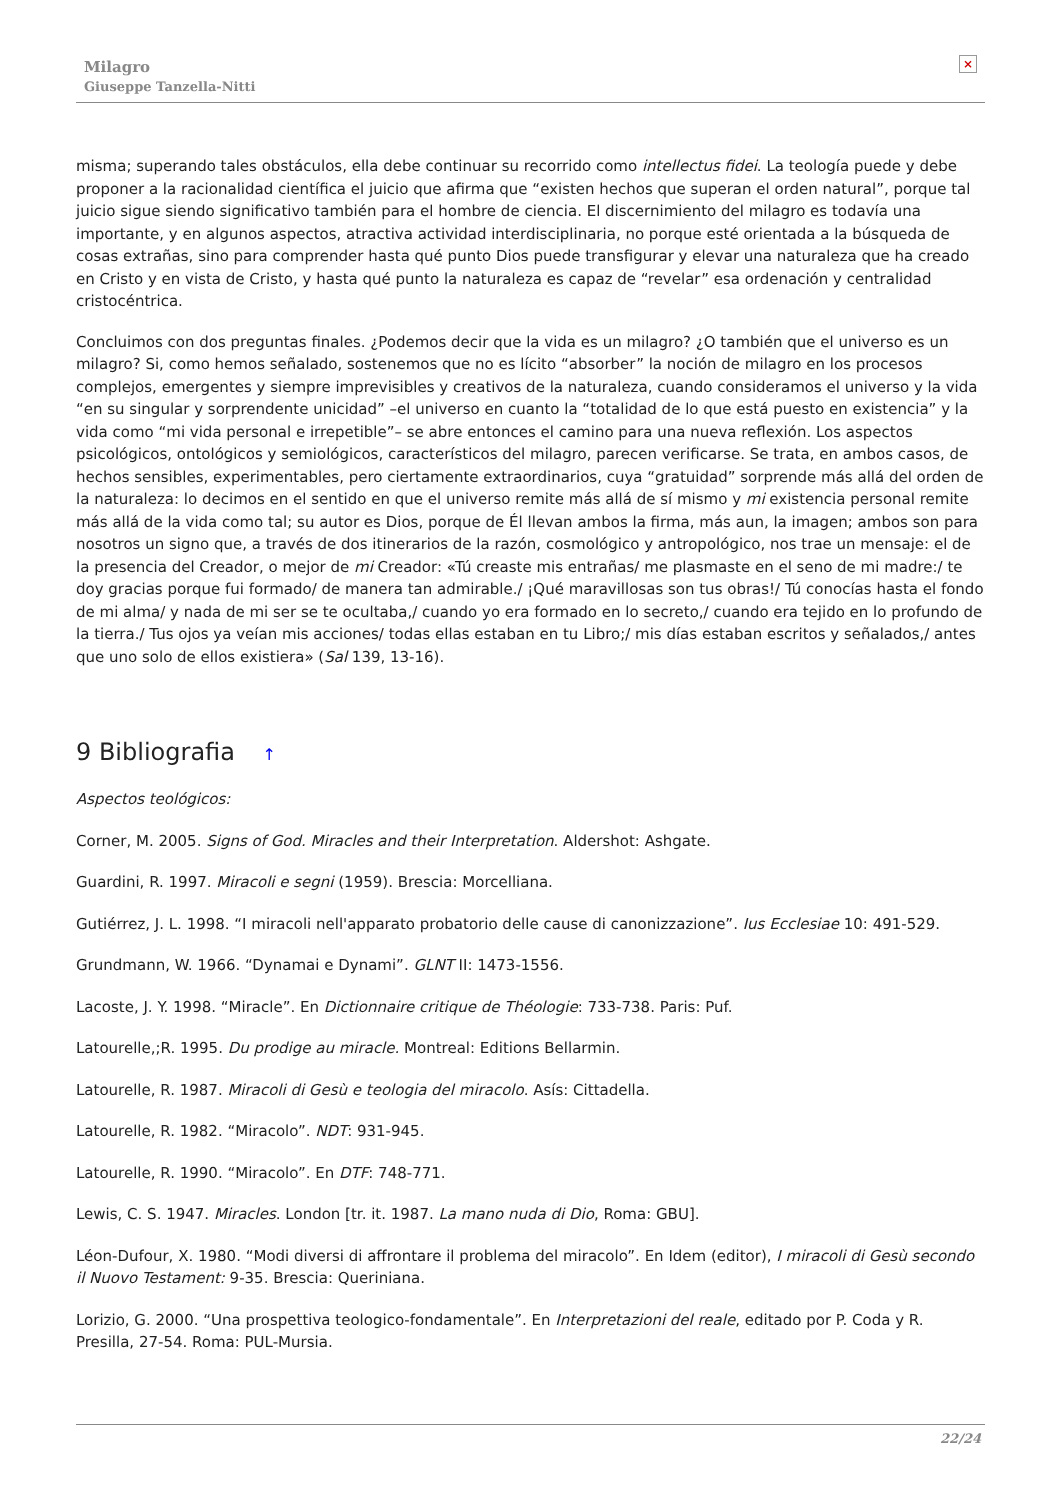Milagro
Giuseppe Tanzella-Nitti
×
misma; superando tales obstáculos, ella debe continuar su recorrido como intellectus fidei. La teología puede y debe proponer a la racionalidad científica el juicio que afirma que “existen hechos que superan el orden natural”, porque tal juicio sigue siendo significativo también para el hombre de ciencia. El discernimiento del milagro es todavía una importante, y en algunos aspectos, atractiva actividad interdisciplinaria, no porque esté orientada a la búsqueda de cosas extrañas, sino para comprender hasta qué punto Dios puede transfigurar y elevar una naturaleza que ha creado en Cristo y en vista de Cristo, y hasta qué punto la naturaleza es capaz de “revelar” esa ordenación y centralidad cristocéntrica.
Concluimos con dos preguntas finales. ¿Podemos decir que la vida es un milagro? ¿O también que el universo es un milagro? Si, como hemos señalado, sostenemos que no es lícito “absorber” la noción de milagro en los procesos complejos, emergentes y siempre imprevisibles y creativos de la naturaleza, cuando consideramos el universo y la vida “en su singular y sorprendente unicidad” –el universo en cuanto la “totalidad de lo que está puesto en existencia” y la vida como “mi vida personal e irrepetible”– se abre entonces el camino para una nueva reflexión. Los aspectos psicológicos, ontológicos y semiológicos, característicos del milagro, parecen verificarse. Se trata, en ambos casos, de hechos sensibles, experimentables, pero ciertamente extraordinarios, cuya “gratuidad” sorprende más allá del orden de la naturaleza: lo decimos en el sentido en que el universo remite más allá de sí mismo y mi existencia personal remite más allá de la vida como tal; su autor es Dios, porque de Él llevan ambos la firma, más aun, la imagen; ambos son para nosotros un signo que, a través de dos itinerarios de la razón, cosmológico y antropológico, nos trae un mensaje: el de la presencia del Creador, o mejor de mi Creador: «Tú creaste mis entrañas/ me plasmaste en el seno de mi madre:/ te doy gracias porque fui formado/ de manera tan admirable./ ¡Qué maravillosas son tus obras!/ Tú conocías hasta el fondo de mi alma/ y nada de mi ser se te ocultaba,/ cuando yo era formado en lo secreto,/ cuando era tejido en lo profundo de la tierra./ Tus ojos ya veían mis acciones/ todas ellas estaban en tu Libro;/ mis días estaban escritos y señalados,/ antes que uno solo de ellos existiera» (Sal 139, 13-16).
9 Bibliografia ↑
Aspectos teológicos:
Corner, M. 2005. Signs of God. Miracles and their Interpretation. Aldershot: Ashgate.
Guardini, R. 1997. Miracoli e segni (1959). Brescia: Morcelliana.
Gutiérrez, J. L. 1998. “I miracoli nell'apparato probatorio delle cause di canonizzazione”. Ius Ecclesiae 10: 491-529.
Grundmann, W. 1966. “Dynamai e Dynami”. GLNT II: 1473-1556.
Lacoste, J. Y. 1998. “Miracle”. En Dictionnaire critique de Théologie: 733-738. Paris: Puf.
Latourelle,;R. 1995. Du prodige au miracle. Montreal: Editions Bellarmin.
Latourelle, R. 1987. Miracoli di Gesù e teologia del miracolo. Asís: Cittadella.
Latourelle, R. 1982. “Miracolo”. NDT: 931-945.
Latourelle, R. 1990. “Miracolo”. En DTF: 748-771.
Lewis, C. S. 1947. Miracles. London [tr. it. 1987. La mano nuda di Dio, Roma: GBU].
Léon-Dufour, X. 1980. “Modi diversi di affrontare il problema del miracolo”. En Idem (editor), I miracoli di Gesù secondo il Nuovo Testament: 9-35. Brescia: Queriniana.
Lorizio, G. 2000. “Una prospettiva teologico-fondamentale”. En Interpretazioni del reale, editado por P. Coda y R. Presilla, 27-54. Roma: PUL-Mursia.
22/24